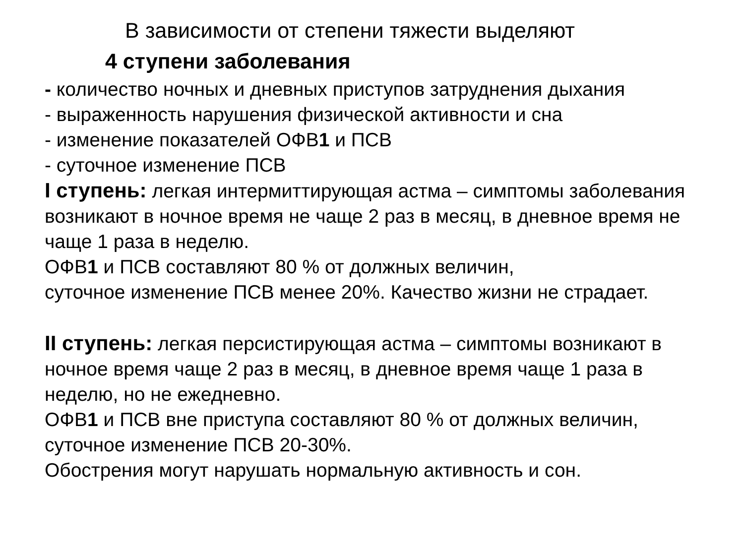В зависимости от степени тяжести выделяют
4 ступени заболевания
- количество ночных и дневных приступов затруднения дыхания
- выраженность нарушения физической активности и сна
- изменение показателей ОФВ1 и ПСВ
- суточное изменение ПСВ
I ступень: легкая интермиттирующая астма – симптомы заболевания возникают в ночное время не чаще 2 раз в месяц, в дневное время не чаще 1 раза в неделю.
ОФВ1 и ПСВ составляют 80 % от должных величин,
суточное изменение ПСВ менее 20%. Качество жизни не страдает.
II ступень: легкая персистирующая астма – симптомы возникают в ночное время чаще 2 раз в месяц, в дневное время чаще 1 раза в неделю, но не ежедневно.
ОФВ1 и ПСВ вне приступа составляют 80 % от должных величин, суточное изменение ПСВ 20-30%.
Обострения могут нарушать нормальную активность и сон.